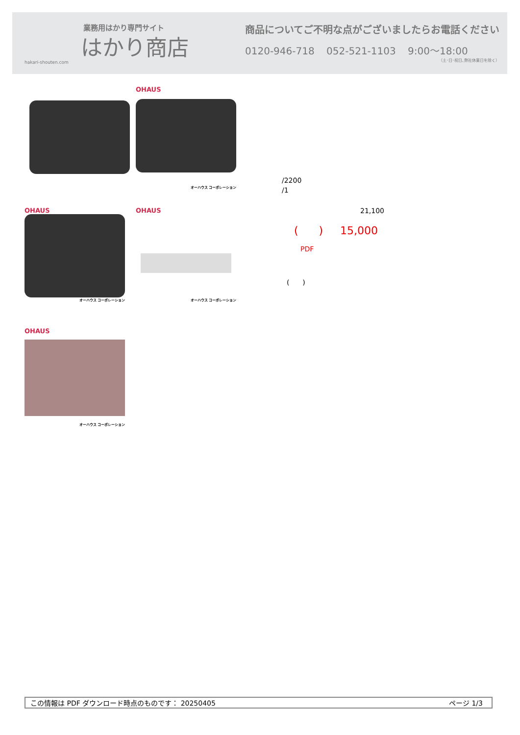業務用はかり専門サイト
はかり商店
hakari-shouten.com
商品についてご不明な点がございましたらお電話ください
0120-946-718 052-521-1103 9:00〜18:00
（土･日･祝日､弊社休業日を除く）
OHAUS
オーハウス コーポレーション
OHAUS
オーハウス コーポレーション
OHAUS
オーハウス コーポレーション
OHAUS
オーハウス コーポレーション
/2200
/1
21,100
( ) 15,000
PDF
( )
この情報は PDF ダウンロード時点のものです： 20250405 ページ 1/3